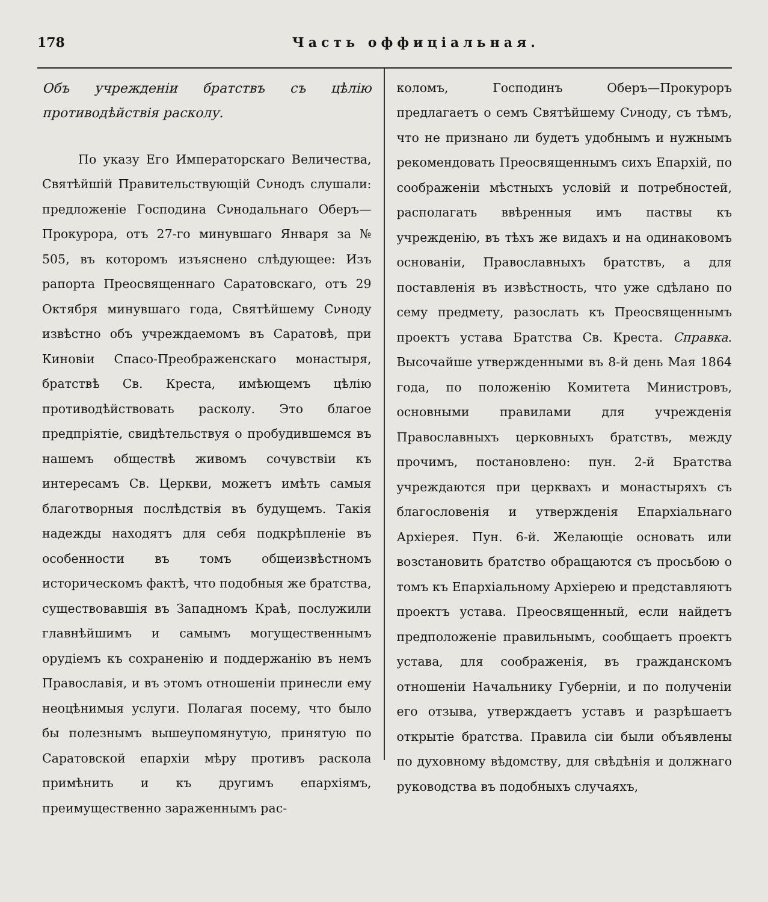178 Часть оффиціальная.
Объ учрежденіи братствъ съ цѣлію противодѣйствія расколу.
По указу Его Императорскаго Величества, Святѣйшій Правительствующій Сνнодъ слушали: предложеніе Господина Сνнодальнаго Оберъ—Прокурора, отъ 27-го минувшаго Января за № 505, въ которомъ изъяснено слѣдующее: Изъ рапорта Преосвященнаго Саратовскаго, отъ 29 Октября минувшаго года, Святѣйшему Сνноду извѣстно объ учреждаемомъ въ Саратовѣ, при Киновіи Спасо-Преображенскаго монастыря, братствѣ Св. Креста, имѣющемъ цѣлію противодѣйствовать расколу. Это благое предпріятіе, свидѣтельствуя о пробудившемся въ нашемъ обществѣ живомъ сочувствіи къ интересамъ Св. Церкви, можетъ имѣть самыя благотворныя послѣдствія въ будущемъ. Такія надежды находятъ для себя подкрѣпленіе въ особенности въ томъ общеизвѣстномъ историческомъ фактѣ, что подобныя же братства, существовавшія въ Западномъ Краѣ, послужили главнѣйшимъ и самымъ могущественнымъ орудіемъ къ сохраненію и поддержанію въ немъ Православія, и въ этомъ отношеніи принесли ему неоцѣнимыя услуги. Полагая посему, что было бы полезнымъ вышеупомянутую, принятую по Саратовской епархіи мѣру противъ раскола примѣнить и къ другимъ епархіямъ, преимущественно зараженнымъ рас-
коломъ, Господинъ Оберъ—Прокуроръ предлагаетъ о семъ Святѣйшему Сνноду, съ тѣмъ, что не признано ли будетъ удобнымъ и нужнымъ рекомендовать Преосвященнымъ сихъ Епархій, по соображеніи мѣстныхъ условій и потребностей, располагать ввѣренныя имъ паствы къ учрежденію, въ тѣхъ же видахъ и на одинаковомъ основаніи, Православныхъ братствъ, а для поставленія въ извѣстность, что уже сдѣлано по сему предмету, разослать къ Преосвященнымъ проектъ устава Братства Св. Креста. Справка. Высочайше утвержденными въ 8-й день Мая 1864 года, по положенію Комитета Министровъ, основными правилами для учрежденія Православныхъ церковныхъ братствъ, между прочимъ, постановлено: пун. 2-й Братства учреждаются при церквахъ и монастыряхъ съ благословенія и утвержденія Епархіальнаго Архіерея. Пун. 6-й. Желающіе основать или возстановить братство обращаются съ просьбою о томъ къ Епархіальному Архіерею и представляютъ проектъ устава. Преосвященный, если найдетъ предположеніе правильнымъ, сообщаетъ проектъ устава, для соображенія, въ гражданскомъ отношеніи Начальнику Губерніи, и по полученіи его отзыва, утверждаетъ уставъ и разрѣшаетъ открытіе братства. Правила сіи были объявлены по духовному вѣдомству, для свѣдѣнія и должнаго руководства въ подобныхъ случаяхъ,